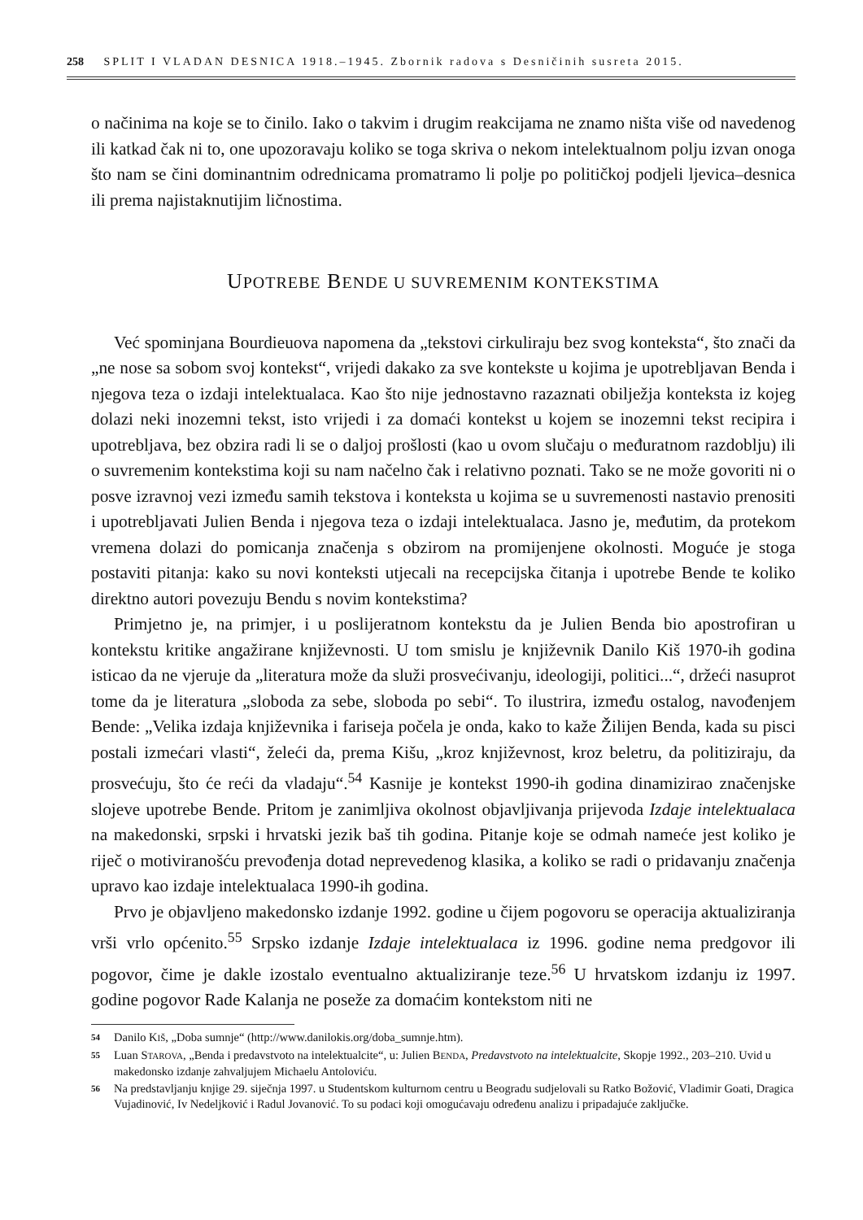258 SPLIT I VLADAN DESNICA 1918.–1945. Zbornik radova s Desničinih susreta 2015.
o načinima na koje se to činilo. Iako o takvim i drugim reakcijama ne znamo ništa više od navedenog ili katkad čak ni to, one upozoravaju koliko se toga skriva o nekom intelektualnom polju izvan onoga što nam se čini dominantnim odrednicama promatramo li polje po političkoj podjeli ljevica–desnica ili prema najistaknutijim ličnostima.
UPOTREBE BENDE U SUVREMENIM KONTEKSTIMA
Već spominjana Bourdieuova napomena da „tekstovi cirkuliraju bez svog konteksta“, što znači da „ne nose sa sobom svoj kontekst“, vrijedi dakako za sve kontekste u kojima je upotrebljavan Benda i njegova teza o izdaji intelektualaca. Kao što nije jednostavno razaznati obilježja konteksta iz kojeg dolazi neki inozemni tekst, isto vrijedi i za domaći kontekst u kojem se inozemni tekst recipira i upotrebljava, bez obzira radi li se o daljoj prošlosti (kao u ovom slučaju o međuratnom razdoblju) ili o suvremenim kontekstima koji su nam načelno čak i relativno poznati. Tako se ne može govoriti ni o posve izravnoj vezi između samih tekstova i konteksta u kojima se u suvremenosti nastavio prenositi i upotrebljavati Julien Benda i njegova teza o izdaji intelektualaca. Jasno je, međutim, da protekom vremena dolazi do pomicanja značenja s obzirom na promijenjene okolnosti. Moguće je stoga postaviti pitanja: kako su novi konteksti utjecali na recepcijska čitanja i upotrebe Bende te koliko direktno autori povezuju Bendu s novim kontekstima?
Primjetno je, na primjer, i u poslijeratnom kontekstu da je Julien Benda bio apostrofiran u kontekstu kritike angažirane književnosti. U tom smislu je književnik Danilo Kiš 1970-ih godina isticao da ne vjeruje da „literatura može da služi prosvećivanju, ideologiji, politici...“, držeći nasuprot tome da je literatura „sloboda za sebe, sloboda po sebi“. To ilustrira, između ostalog, navođenjem Bende: „Velika izdaja književnika i fariseja počela je onda, kako to kaže Žilijen Benda, kada su pisci postali izmećari vlasti“, želeći da, prema Kišu, „kroz književnost, kroz beletru, da politiziraju, da prosvećuju, što će reći da vladaju“.<sup>54</sup> Kasnije je kontekst 1990-ih godina dinamizirao značenjske slojeve upotrebe Bende. Pritom je zanimljiva okolnost objavljivanja prijevoda Izdaje intelektualaca na makedonski, srpski i hrvatski jezik baš tih godina. Pitanje koje se odmah nameće jest koliko je riječ o motiviranošću prevođenja dotad neprevedenog klasika, a koliko se radi o pridavanju značenja upravo kao izdaje intelektualaca 1990-ih godina.
Prvo je objavljeno makedonsko izdanje 1992. godine u čijem pogovoru se operacija aktualiziranja vrši vrlo općenito.<sup>55</sup> Srpsko izdanje Izdaje intelektualaca iz 1996. godine nema predgovor ili pogovor, čime je dakle izostalo eventualno aktualiziranje teze.<sup>56</sup> U hrvatskom izdanju iz 1997. godine pogovor Rade Kalanja ne poseže za domaćim kontekstom niti ne
54 Danilo KIŠ, „Doba sumnje“ (http://www.danilokis.org/doba_sumnje.htm).
55 Luan STAROVA, „Benda i predavstvoto na intelektualcite“, u: Julien BENDA, Predavstvoto na intelektualcite, Skopje 1992., 203–210. Uvid u makedonsko izdanje zahvaljujem Michaelu Antoloviću.
56 Na predstavljanju knjige 29. siječnja 1997. u Studentskom kulturnom centru u Beogradu sudjelovali su Ratko Božović, Vladimir Goati, Dragica Vujadinović, Iv Nedeljković i Radul Jovanović. To su podaci koji omogućavaju određenu analizu i pripadajuće zaključke.